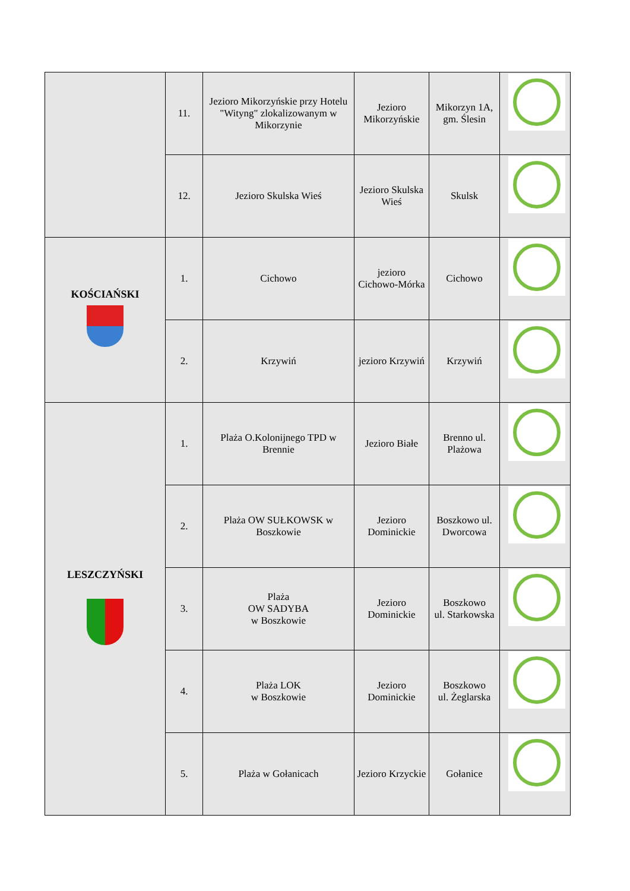| | 11. | Jezioro Mikorzyńskie przy Hotelu "Wityng" zlokalizowanym w Mikorzynie | Jezioro Mikorzyńskie | Mikorzyn 1A, gm. Ślesin | |
| | 12. | Jezioro Skulska Wieś | Jezioro Skulska Wieś | Skulsk | |
| KOŚCIAŃSKI | 1. | Cichowo | jezioro Cichowo-Mórka | Cichowo | |
| | 2. | Krzywiń | jezioro Krzywiń | Krzywiń | |
| LESZCZYŃSKI | 1. | Plaża O.Kolonijnego TPD w Brennie | Jezioro Białe | Brenno ul. Plażowa | |
| | 2. | Plaża OW SUŁKOWSK w Boszkowie | Jezioro Dominickie | Boszkowo ul. Dworcowa | |
| | 3. | Plaża OW SADYBA w Boszkowie | Jezioro Dominickie | Boszkowo ul. Starkowska | |
| | 4. | Plaża LOK w Boszkowie | Jezioro Dominickie | Boszkowo ul. Żeglarska | |
| | 5. | Plaża w Gołanicach | Jezioro Krzyckie | Gołanice | |